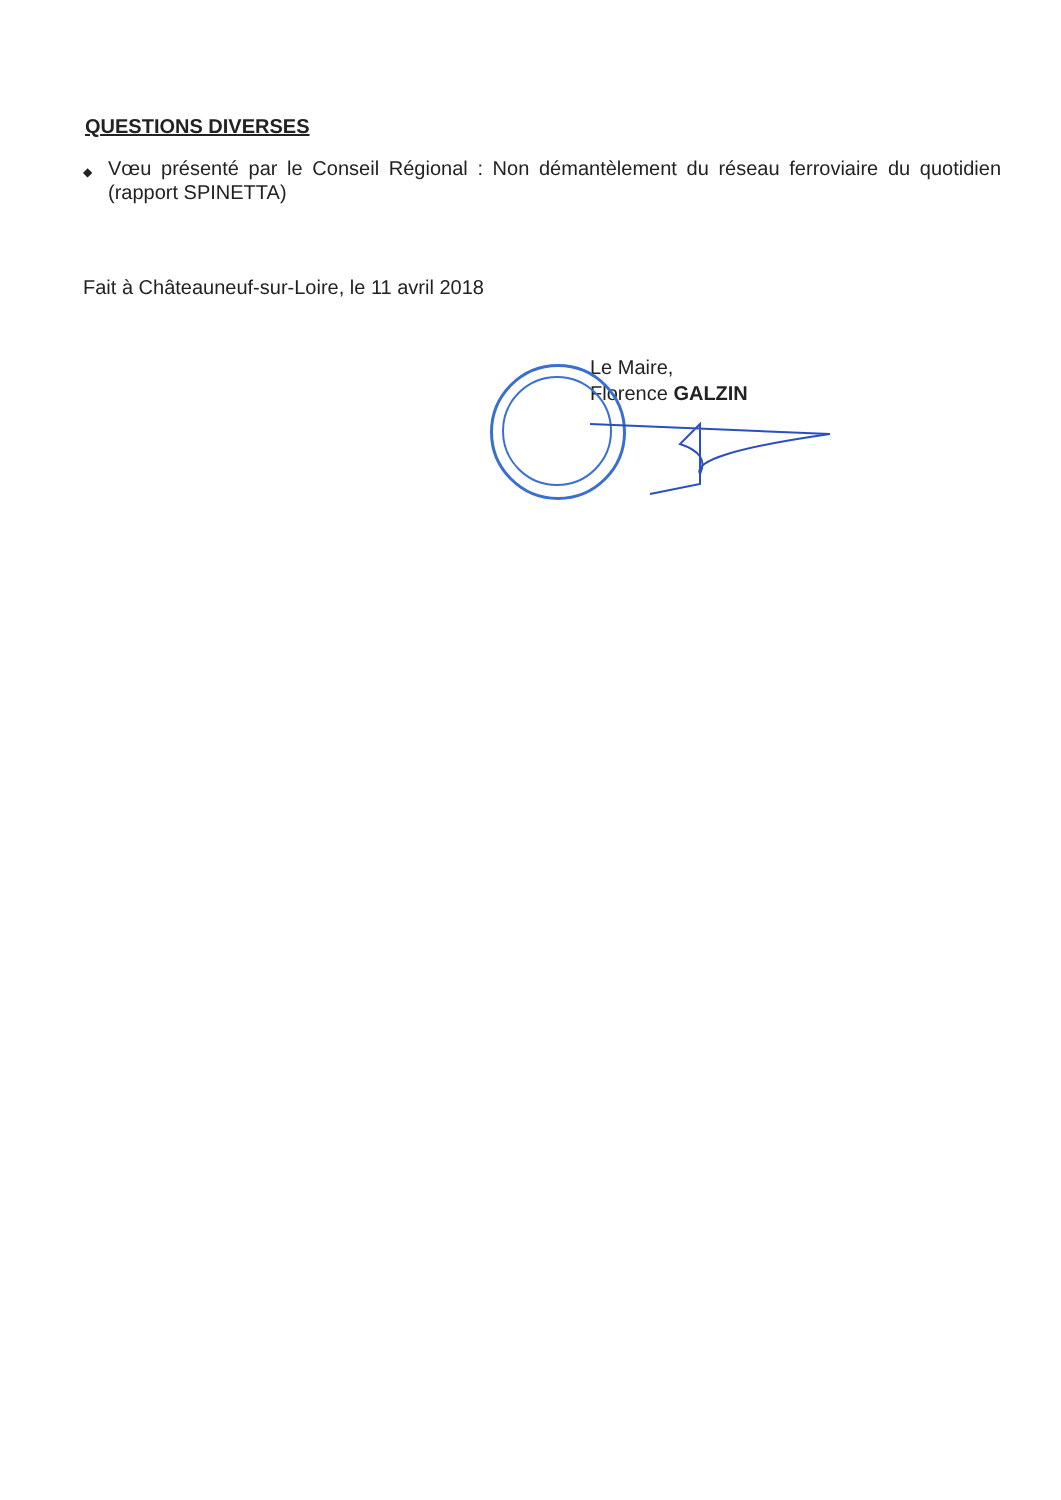QUESTIONS DIVERSES
◆ Vœu présenté par le Conseil Régional : Non démantèlement du réseau ferroviaire du quotidien (rapport SPINETTA)
Fait à Châteauneuf-sur-Loire, le 11 avril 2018
Le Maire,
Florence GALZIN